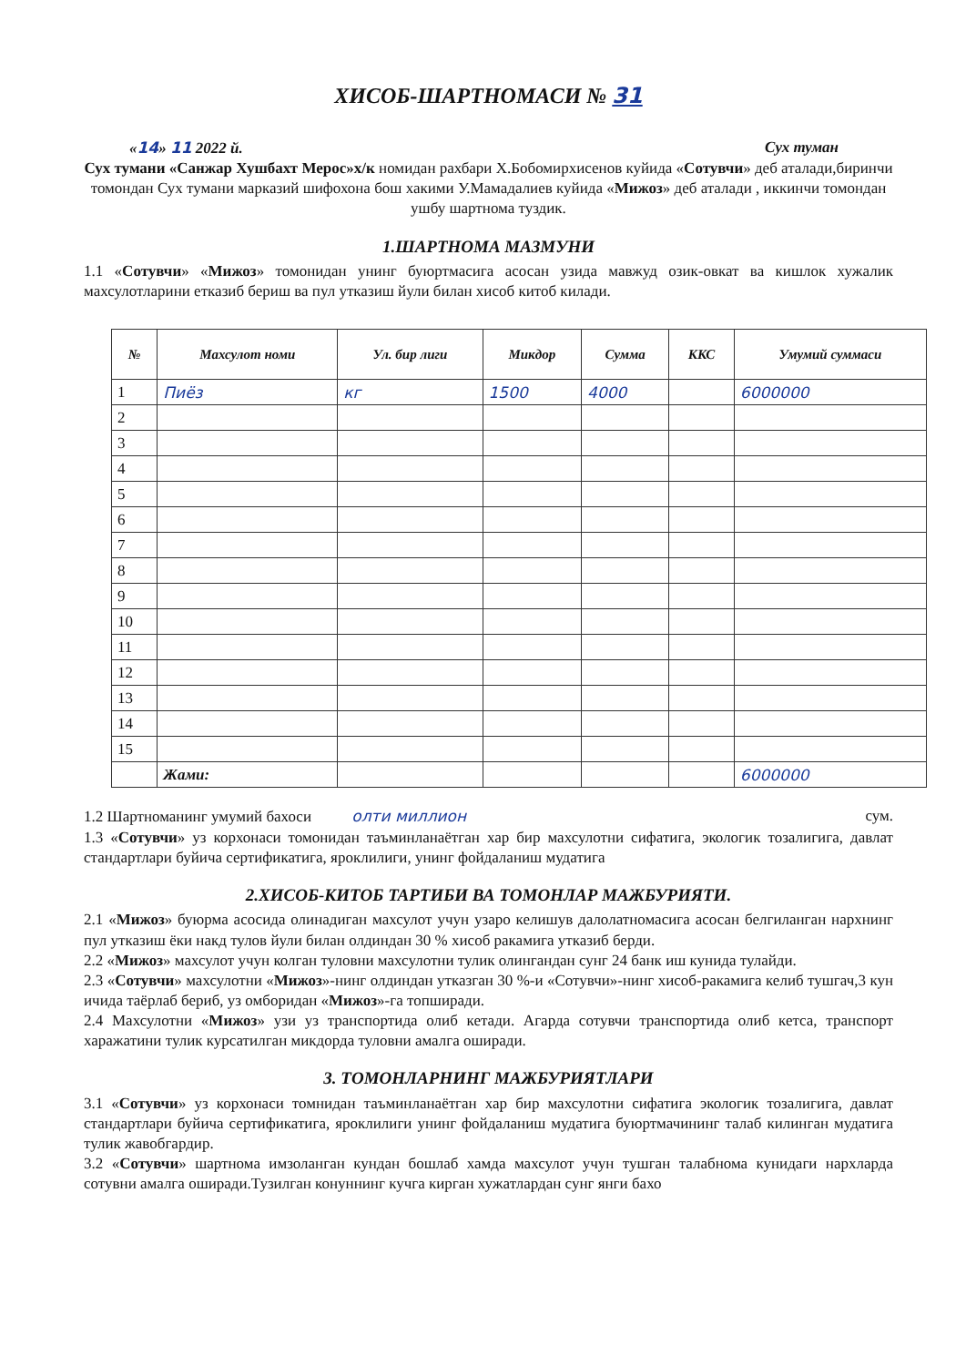ХИСОБ-ШАРТНОМАСИ № 31
«14» 11 2022 й. Сух туман
Сух тумани «Санжар Хушбахт Мерос»х/к номидан рахбари Х.Бобомирхисенов куйида «Сотувчи» деб аталади,биринчи томондан Сух тумани марказий шифохона бош хакими У.Мамадалиев куйида «Мижоз» деб аталади , иккинчи томондан ушбу шартнома туздик.
1.ШАРТНОМА МАЗМУНИ
1.1 «Сотувчи» «Мижоз» томонидан унинг буюртмасига асосан узида мавжуд озик-овкат ва кишлок хужалик махсулотларини етказиб бериш ва пул утказиш йули билан хисоб китоб килади.
| № | Махсулот номи | Ул. бир лиги | Микдор | Сумма | ККС | Умумий суммаси |
| --- | --- | --- | --- | --- | --- | --- |
| 1 | Пиёз | кг | 1500 | 4000 | | 6000000 |
| 2 | | | | | | |
| 3 | | | | | | |
| 4 | | | | | | |
| 5 | | | | | | |
| 6 | | | | | | |
| 7 | | | | | | |
| 8 | | | | | | |
| 9 | | | | | | |
| 10 | | | | | | |
| 11 | | | | | | |
| 12 | | | | | | |
| 13 | | | | | | |
| 14 | | | | | | |
| 15 | | | | | | |
| | Жами: | | | | | 6000000 |
1.2 Шартноманинг умумий бахоси олти миллион сум.
1.3 «Сотувчи» уз корхонаси томонидан таъминланаётган хар бир махсулотни сифатига, экологик тозалигига, давлат стандартлари буйича сертификатига, яроклилиги, унинг фойдаланиш мудатига
2.ХИСОБ-КИТОБ ТАРТИБИ ВА ТОМОНЛАР МАЖБУРИЯТИ.
2.1 «Мижоз» буюрма асосида олинадиган махсулот учун узаро келишув далолатномасига асосан белгиланган нархнинг пул утказиш ёки накд тулов йули билан олдиндан 30 % хисоб ракамига утказиб берди.
2.2 «Мижоз» махсулот учун колган туловни махсулотни тулик олингандан сунг 24 банк иш кунида тулайди.
2.3 «Сотувчи» махсулотни «Мижоз»-нинг олдиндан утказган 30 %-и «Сотувчи»-нинг хисоб-ракамига келиб тушгач,3 кун ичида таёрлаб бериб, уз омборидан «Мижоз»-га топширади.
2.4 Махсулотни «Мижоз» узи уз транспортида олиб кетади. Агарда сотувчи транспортида олиб кетса, транспорт харажатини тулик курсатилган микдорда туловни амалга оширади.
3. ТОМОНЛАРНИНГ МАЖБУРИЯТЛАРИ
3.1 «Сотувчи» уз корхонаси томнидан таъминланаётган хар бир махсулотни сифатига экологик тозалигига, давлат стандартлари буйича сертификатига, яроклилиги унинг фойдаланиш мудатига буюртмачининг талаб килинган мудатига тулик жавобгардир.
3.2 «Сотувчи» шартнома имзоланган кундан бошлаб хамда махсулот учун тушган талабнома кунидаги нархларда сотувни амалга оширади.Тузилган конуннинг кучга кирган хужатлардан сунг янги бахо